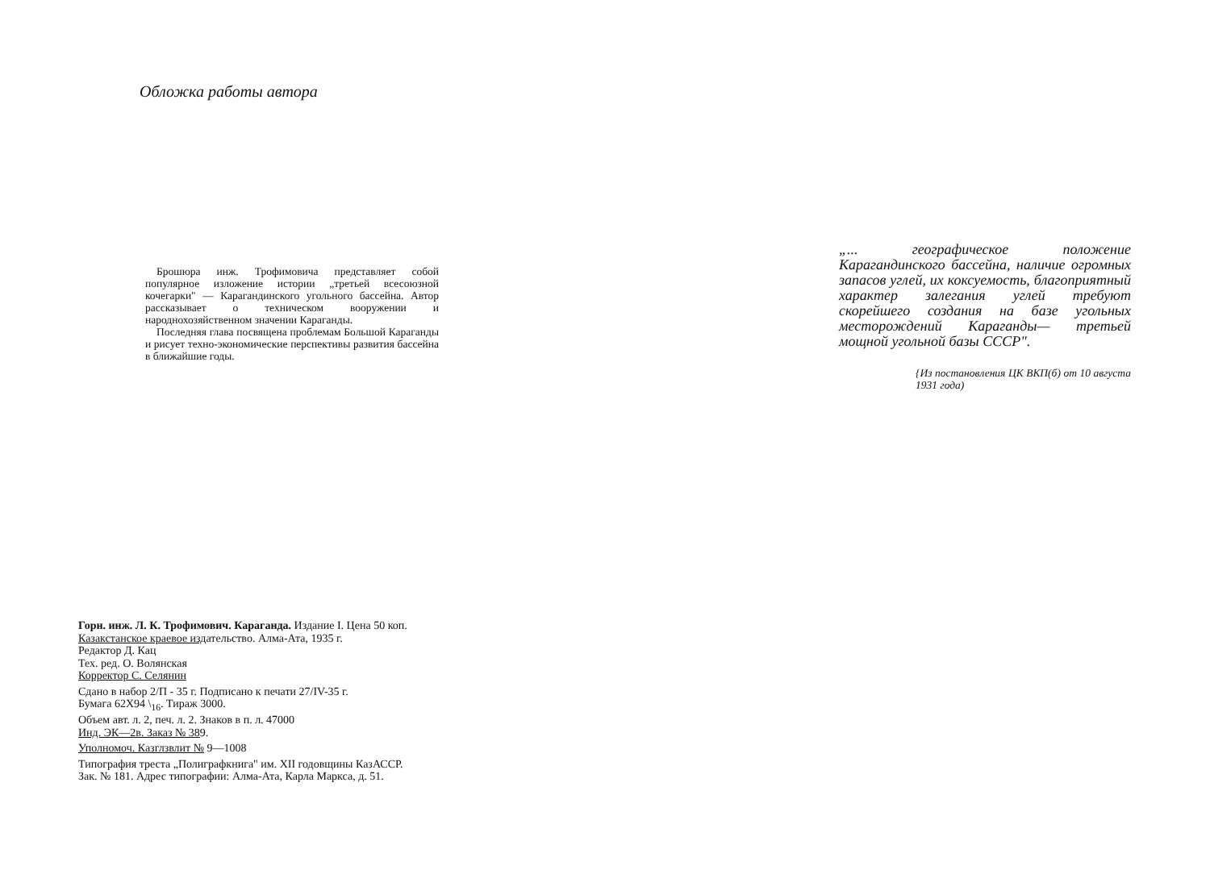Обложка работы автора
Брошюра инж. Трофимовича представляет собой популярное изложение истории „третьей всесоюзной кочегарки" — Карагандинского угольного бассейна. Автор рассказывает о техническом вооружении и народнохозяйственном значении Караганды.
Последняя глава посвящена проблемам Большой Караганды и рисует техно-экономические перспективы развития бассейна в ближайшие годы.
„... географическое положение Карагандинского бассейна, наличие огромных запасов углей, их коксуемость, благоприятный характер залегания углей требуют скорейшего создания на базе угольных месторождений Караганды— третьей мощной угольной базы СССР".
{Из постановления ЦК ВКП(б) от 10 августа 1931 года)
Горн. инж. Л. К. Трофимович. Караганда. Издание I. Цена 50 коп.
Казакстанское краевое издательство. Алма-Ата, 1935 г.
Редактор Д. Кац
Тех. ред. О. Волянская
Корректор С. Селянин
Сдано в набор 2/П - 35 г. Подписано к печати 27/IV-35 г.
Бумага 62Х94 \<sub>16</sub>. Тираж 3000.
Объем авт. л. 2, печ. л. 2. Знаков в п. л. 47000
Инд. ЭК—2в. Заказ № 389.
Уполномоч. Казглзвлит № 9—1008
Типография треста „Полиграфкнига" им. XII годовщины КазАССР.
Зак. № 181. Адрес типографии: Алма-Ата, Карла Маркса, д. 51.